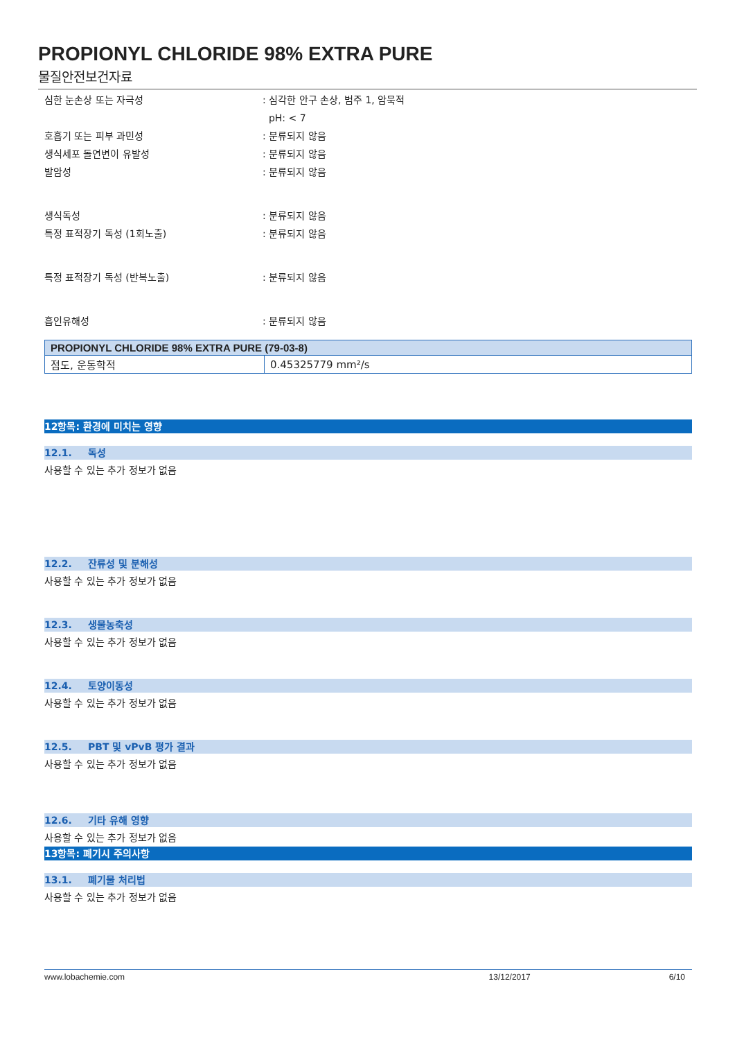PROPIONYL CHLORIDE 98% EXTRA PURE
물질안전보건자료
심한 눈손상 또는 자극성 : 심각한 안구 손상, 범주 1, 암묵적
pH: < 7
호흡기 또는 피부 과민성 : 분류되지 않음
생식세포 돌연변이 유발성 : 분류되지 않음
발암성 : 분류되지 않음
생식독성 : 분류되지 않음
특정 표적장기 독성 (1회노출) : 분류되지 않음
특정 표적장기 독성 (반복노출) : 분류되지 않음
흡인유해성 : 분류되지 않음
| PROPIONYL CHLORIDE 98% EXTRA PURE (79-03-8) | |
| --- | --- |
| 점도, 운동학적 | 0.45325779 mm²/s |
12항목: 환경에 미치는 영향
12.1. 독성
사용할 수 있는 추가 정보가 없음
12.2. 잔류성 및 분해성
사용할 수 있는 추가 정보가 없음
12.3. 생물농축성
사용할 수 있는 추가 정보가 없음
12.4. 토양이동성
사용할 수 있는 추가 정보가 없음
12.5. PBT 및 vPvB 평가 결과
사용할 수 있는 추가 정보가 없음
12.6. 기타 유해 영향
사용할 수 있는 추가 정보가 없음
13항목: 폐기시 주의사항
13.1. 폐기물 처리법
사용할 수 있는 추가 정보가 없음
www.lobachemie.com 13/12/2017 6/10